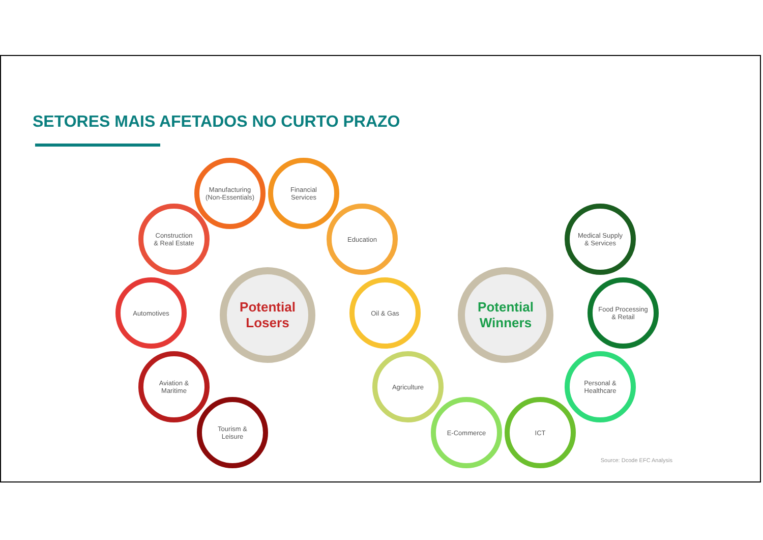SETORES MAIS AFETADOS NO CURTO PRAZO
Potential
Losers
Manufacturing
(Non-Essentials)
Financial
Services
Construction
& Real Estate
Education
Automotives Oil & Gas
Aviation &
Maritime
Tourism &
Leisure
Potential
Winners
Medical Supply
& Services
Food Processing
& Retail
Agriculture
Personal &
Healthcare
E-Commerce ICT
Source: Dcode EFC Analysis